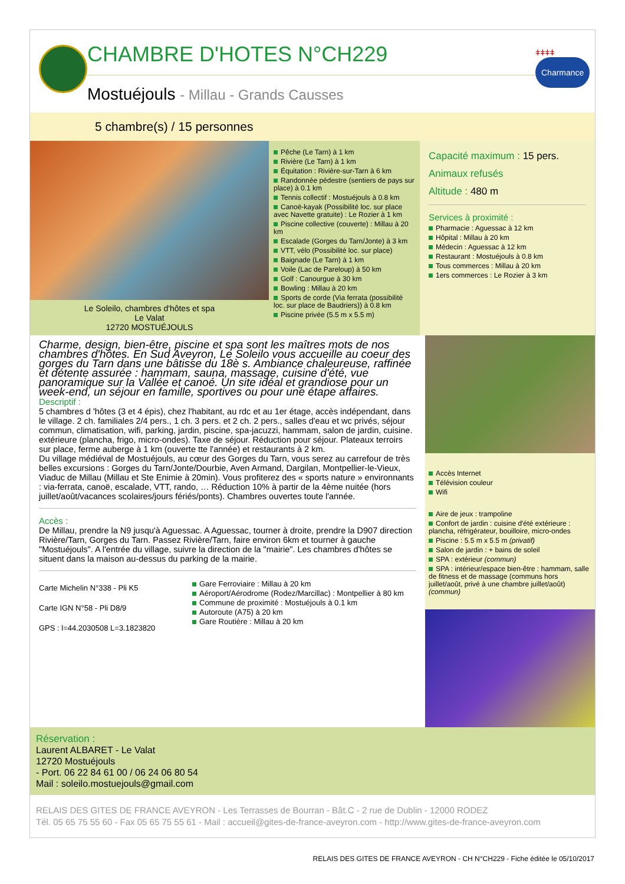CHAMBRE D'HOTES N°CH229
Mostuéjouls - Millau - Grands Causses
ǂǂǂǂ Charmance
5 chambre(s) / 15 personnes
Le Soleilo, chambres d'hôtes et spa
Le Valat
12720 MOSTUÉJOULS
Pêche (Le Tarn) à 1 km
Rivière (Le Tarn) à 1 km
Équitation : Rivière-sur-Tarn à 6 km
Randonnée pédestre (sentiers de pays sur place) à 0.1 km
Tennis collectif : Mostuéjouls à 0.8 km
Canoë-kayak (Possibilité loc. sur place avec Navette gratuite) : Le Rozier à 1 km
Piscine collective (couverte) : Millau à 20 km
Escalade (Gorges du Tarn/Jonte) à 3 km
VTT, vélo (Possibilité loc. sur place)
Baignade (Le Tarn) à 1 km
Voile (Lac de Pareloup) à 50 km
Golf : Canourgue à 30 km
Bowling : Millau à 20 km
Sports de corde (Via ferrata (possibilité loc. sur place de Baudriers)) à 0.8 km
Piscine privée (5.5 m x 5.5 m)
Capacité maximum : 15 pers.
Animaux refusés
Altitude : 480 m
Services à proximité :
Pharmacie : Aguessac à 12 km
Hôpital : Millau à 20 km
Médecin : Aguessac à 12 km
Restaurant : Mostuéjouls à 0.8 km
Tous commerces : Millau à 20 km
1ers commerces : Le Rozier à 3 km
Charme, design, bien-être, piscine et spa sont les maîtres mots de nos chambres d'hôtes. En Sud Aveyron, Le Soleilo vous accueille au coeur des gorges du Tarn dans une bâtisse du 18è s. Ambiance chaleureuse, raffinée et détente assurée : hammam, sauna, massage, cuisine d'été, vue panoramique sur la Vallée et canoé. Un site idéal et grandiose pour un week-end, un séjour en famille, sportives ou pour une étape affaires.
Descriptif :
5 chambres d 'hôtes (3 et 4 épis), chez l'habitant, au rdc et au 1er étage, accès indépendant, dans le village. 2 ch. familiales 2/4 pers., 1 ch. 3 pers. et 2 ch. 2 pers., salles d'eau et wc privés, séjour commun, climatisation, wifi, parking, jardin, piscine, spa-jacuzzi, hammam, salon de jardin, cuisine. extérieure (plancha, frigo, micro-ondes). Taxe de séjour. Réduction pour séjour. Plateaux terroirs sur place, ferme auberge à 1 km (ouverte tte l'année) et restaurants à 2 km.
Du village médiéval de Mostuéjouls, au cœur des Gorges du Tarn, vous serez au carrefour de très belles excursions : Gorges du Tarn/Jonte/Dourbie, Aven Armand, Dargilan, Montpellier-le-Vieux, Viaduc de Millau (Millau et Ste Enimie à 20min). Vous profiterez des « sports nature » environnants : via-ferrata, canoë, escalade, VTT, rando, … Réduction 10% à partir de la 4ème nuitée (hors juillet/août/vacances scolaires/jours fériés/ponts). Chambres ouvertes toute l'année.
Accès :
De Millau, prendre la N9 jusqu'à Aguessac. A Aguessac, tourner à droite, prendre la D907 direction Rivière/Tarn, Gorges du Tarn. Passez Rivière/Tarn, faire environ 6km et tourner à gauche "Mostuéjouls". A l'entrée du village, suivre la direction de la "mairie". Les chambres d'hôtes se situent dans la maison au-dessus du parking de la mairie.
Carte Michelin N°338 - Pli K5
Carte IGN N°58 - Pli D8/9
GPS : l=44.2030508 L=3.1823820
Gare Ferroviaire : Millau à 20 km
Aéroport/Aérodrome (Rodez/Marcillac) : Montpellier à 80 km
Commune de proximité : Mostuéjouls à 0.1 km
Autoroute (A75) à 20 km
Gare Routière : Millau à 20 km
Accès Internet
Télévision couleur
Wifi
Aire de jeux : trampoline
Confort de jardin : cuisine d'été extérieure : plancha, réfrigérateur, bouilloire, micro-ondes
Piscine : 5.5 m x 5.5 m (privatif)
Salon de jardin : + bains de soleil
SPA : extérieur (commun)
SPA : intérieur/espace bien-être : hammam, salle de fitness et de massage (communs hors juillet/août, privé à une chambre juillet/août) (commun)
Réservation :
Laurent ALBARET - Le Valat
12720 Mostuéjouls
- Port. 06 22 84 61 00 / 06 24 06 80 54
Mail : soleilo.mostuejouls@gmail.com
RELAIS DES GITES DE FRANCE AVEYRON - Les Terrasses de Bourran - Bât.C - 2 rue de Dublin - 12000 RODEZ
Tél. 05 65 75 55 60 - Fax 05 65 75 55 61 - Mail : accueil@gites-de-france-aveyron.com - http://www.gites-de-france-aveyron.com
RELAIS DES GITES DE FRANCE AVEYRON - CH N°CH229 - Fiche éditée le 05/10/2017